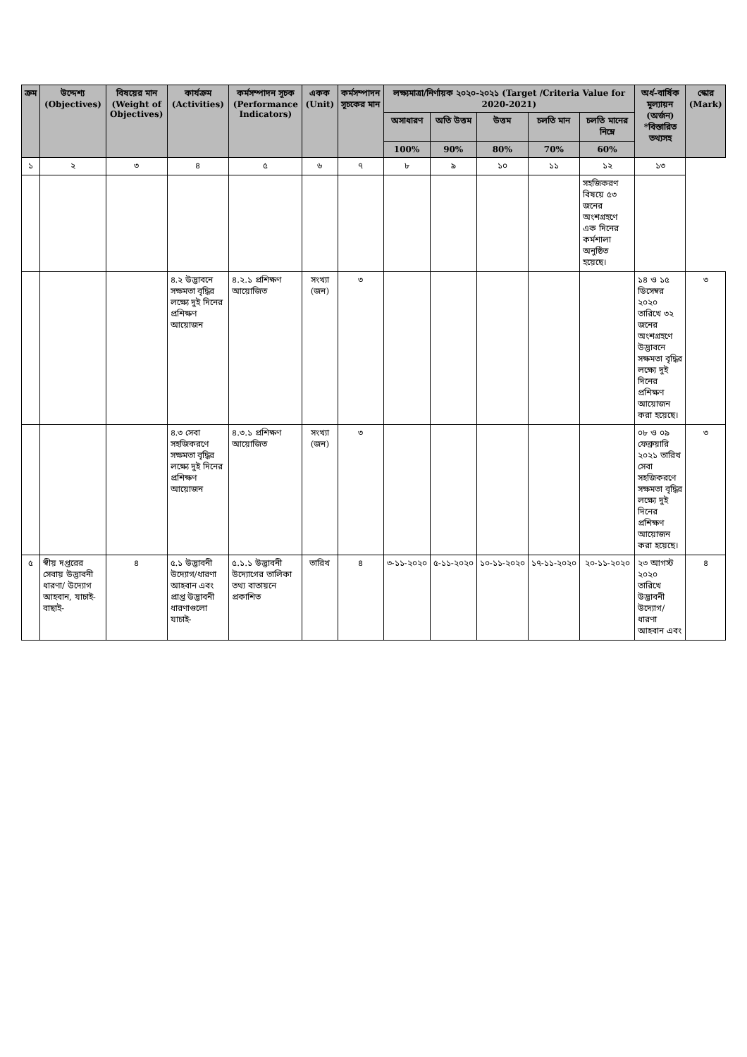| ক্রম | উদ্দেশ্য (Objectives) | বিষয়ের মান (Weight of Objectives) | কার্যক্রম (Activities) | কর্মসম্পাদন সূচক (Performance Indicators) | একক (Unit) | কর্মসম্পাদন সূচকের মান | লক্ষ্যমাত্রা/নির্ণায়ক ২০২০-২০২১ (Target /Criteria Value for 2020-2021) | | | | | অর্ধ-বার্ষিক মূল্যায়ন (অর্জন) *বিস্তারিত তথ্যসহ | স্কোর (Mark) |
| --- | --- | --- | --- | --- | --- | --- | --- | --- | --- | --- | --- | --- | --- |
| | | | | | | | অসাধারণ | অতি উত্তম | উত্তম | চলতি মান | চলতি মানের নিম্নে | | |
| | | | | | | | 100% | 90% | 80% | 70% | 60% | | |
| ১ | ২ | ৩ | ৪ | ৫ | ৬ | ৭ | ৮ | ৯ | ১০ | ১১ | ১২ | ১৩ | |
| | | | | | | | | | | | সহজিকরণ বিষয়ে ৫৩ জনের অংশগ্রহণে এক দিনের কর্মশালা অনুষ্ঠিত হয়েছে। | | |
| | | | ৪.২ উদ্ভাবনে সক্ষমতা বৃদ্ধির লক্ষ্যে দুই দিনের প্রশিক্ষণ আয়োজন | ৪.২.১ প্রশিক্ষণ আয়োজিত | সংখ্যা (জন) | ৩ | | | | | | ১৪ ও ১৫ ডিসেম্বর ২০২০ তারিখে ৩২ জনের অংশগ্রহণে উদ্ভাবনে সক্ষমতা বৃদ্ধির লক্ষ্যে দুই দিনের প্রশিক্ষণ আয়োজন করা হয়েছে। | ৩ |
| | | | ৪.৩ সেবা সহজিকরণে সক্ষমতা বৃদ্ধির লক্ষ্যে দুই দিনের প্রশিক্ষণ আয়োজন | ৪.৩.১ প্রশিক্ষণ আয়োজিত | সংখ্যা (জন) | ৩ | | | | | | ০৮ ও ০৯ ফেব্রুয়ারি ২০২১ তারিখ সেবা সহজিকরণে সক্ষমতা বৃদ্ধির লক্ষ্যে দুই দিনের প্রশিক্ষণ আয়োজন করা হয়েছে। | ৩ |
| ৫ | স্বীয় দপ্তরের সেবায় উদ্ভাবনী ধারণা/ উদ্যোগ আহবান, যাচাই-বাছাই- | ৪ | ৫.১ উদ্ভাবনী উদ্যোগ/ধারণা আহবান এবং প্রাপ্ত উদ্ভাবনী ধারণাগুলো যাচাই- | ৫.১.১ উদ্ভাবনী উদ্যোগের তালিকা তথ্য বাতায়নে প্রকাশিত | তারিখ | ৪ | ৩-১১-২০২০ | ৫-১১-২০২০ | ১০-১১-২০২০ | ১৭-১১-২০২০ | ২০-১১-২০২০ | ২৩ আগস্ট ২০২০ তারিখে উদ্ভাবনী উদ্যোগ/ধারণা আহবান এবং | ৪ |